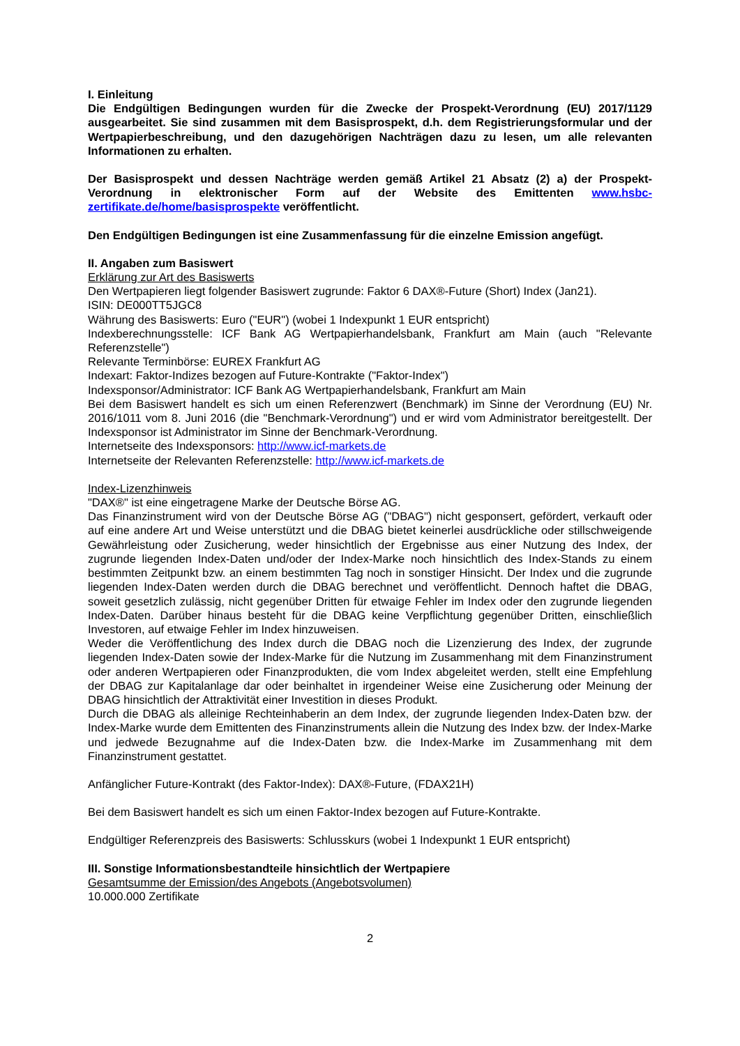I. Einleitung
Die Endgültigen Bedingungen wurden für die Zwecke der Prospekt-Verordnung (EU) 2017/1129 ausgearbeitet. Sie sind zusammen mit dem Basisprospekt, d.h. dem Registrierungsformular und der Wertpapierbeschreibung, und den dazugehörigen Nachträgen dazu zu lesen, um alle relevanten Informationen zu erhalten.
Der Basisprospekt und dessen Nachträge werden gemäß Artikel 21 Absatz (2) a) der Prospekt-Verordnung in elektronischer Form auf der Website des Emittenten www.hsbc-zertifikate.de/home/basisprospekte veröffentlicht.
Den Endgültigen Bedingungen ist eine Zusammenfassung für die einzelne Emission angefügt.
II. Angaben zum Basiswert
Erklärung zur Art des Basiswerts
Den Wertpapieren liegt folgender Basiswert zugrunde: Faktor 6 DAX®-Future (Short) Index (Jan21).
ISIN: DE000TT5JGC8
Währung des Basiswerts: Euro ("EUR") (wobei 1 Indexpunkt 1 EUR entspricht)
Indexberechnungsstelle: ICF Bank AG Wertpapierhandelsbank, Frankfurt am Main (auch "Relevante Referenzstelle")
Relevante Terminbörse: EUREX Frankfurt AG
Indexart: Faktor-Indizes bezogen auf Future-Kontrakte ("Faktor-Index")
Indexsponsor/Administrator: ICF Bank AG Wertpapierhandelsbank, Frankfurt am Main
Bei dem Basiswert handelt es sich um einen Referenzwert (Benchmark) im Sinne der Verordnung (EU) Nr. 2016/1011 vom 8. Juni 2016 (die "Benchmark-Verordnung") und er wird vom Administrator bereitgestellt. Der Indexsponsor ist Administrator im Sinne der Benchmark-Verordnung.
Internetseite des Indexsponsors: http://www.icf-markets.de
Internetseite der Relevanten Referenzstelle: http://www.icf-markets.de
Index-Lizenzhinweis
"DAX®" ist eine eingetragene Marke der Deutsche Börse AG.
Das Finanzinstrument wird von der Deutsche Börse AG ("DBAG") nicht gesponsert, gefördert, verkauft oder auf eine andere Art und Weise unterstützt und die DBAG bietet keinerlei ausdrückliche oder stillschweigende Gewährleistung oder Zusicherung, weder hinsichtlich der Ergebnisse aus einer Nutzung des Index, der zugrunde liegenden Index-Daten und/oder der Index-Marke noch hinsichtlich des Index-Stands zu einem bestimmten Zeitpunkt bzw. an einem bestimmten Tag noch in sonstiger Hinsicht. Der Index und die zugrunde liegenden Index-Daten werden durch die DBAG berechnet und veröffentlicht. Dennoch haftet die DBAG, soweit gesetzlich zulässig, nicht gegenüber Dritten für etwaige Fehler im Index oder den zugrunde liegenden Index-Daten. Darüber hinaus besteht für die DBAG keine Verpflichtung gegenüber Dritten, einschließlich Investoren, auf etwaige Fehler im Index hinzuweisen.
Weder die Veröffentlichung des Index durch die DBAG noch die Lizenzierung des Index, der zugrunde liegenden Index-Daten sowie der Index-Marke für die Nutzung im Zusammenhang mit dem Finanzinstrument oder anderen Wertpapieren oder Finanzprodukten, die vom Index abgeleitet werden, stellt eine Empfehlung der DBAG zur Kapitalanlage dar oder beinhaltet in irgendeiner Weise eine Zusicherung oder Meinung der DBAG hinsichtlich der Attraktivität einer Investition in dieses Produkt.
Durch die DBAG als alleinige Rechteinhaberin an dem Index, der zugrunde liegenden Index-Daten bzw. der Index-Marke wurde dem Emittenten des Finanzinstruments allein die Nutzung des Index bzw. der Index-Marke und jedwede Bezugnahme auf die Index-Daten bzw. die Index-Marke im Zusammenhang mit dem Finanzinstrument gestattet.
Anfänglicher Future-Kontrakt (des Faktor-Index): DAX®-Future, (FDAX21H)
Bei dem Basiswert handelt es sich um einen Faktor-Index bezogen auf Future-Kontrakte.
Endgültiger Referenzpreis des Basiswerts: Schlusskurs (wobei 1 Indexpunkt 1 EUR entspricht)
III. Sonstige Informationsbestandteile hinsichtlich der Wertpapiere
Gesamtsumme der Emission/des Angebots (Angebotsvolumen)
10.000.000 Zertifikate
2